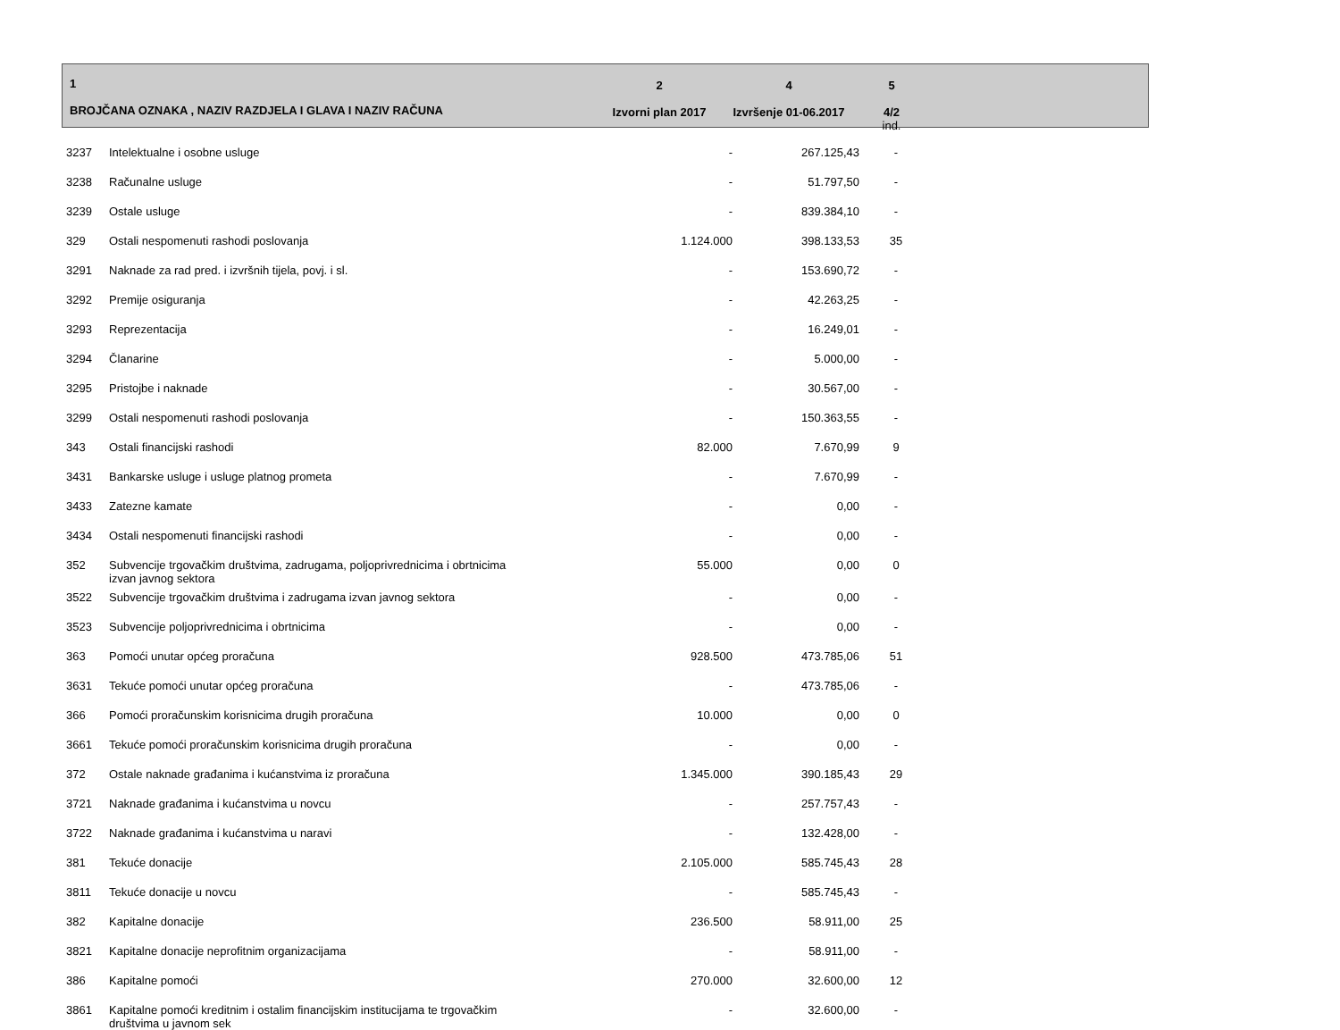| 1 BROJČANA OZNAKA , NAZIV RAZDJELA I GLAVA I NAZIV RAČUNA | 2 Izvorni plan 2017 | 4 Izvršenje 01-06.2017 | 5 4/2 ind. | |
| --- | --- | --- | --- | --- |
| 3237 | Intelektualne i osobne usluge | - | 267.125,43 | - | |
| 3238 | Računalne usluge | - | 51.797,50 | - | |
| 3239 | Ostale usluge | - | 839.384,10 | - | |
| 329 | Ostali nespomenuti rashodi poslovanja | 1.124.000 | 398.133,53 | 35 | |
| 3291 | Naknade za rad pred. i izvršnih tijela, povj. i sl. | - | 153.690,72 | - | |
| 3292 | Premije osiguranja | - | 42.263,25 | - | |
| 3293 | Reprezentacija | - | 16.249,01 | - | |
| 3294 | Članarine | - | 5.000,00 | - | |
| 3295 | Pristojbe i naknade | - | 30.567,00 | - | |
| 3299 | Ostali nespomenuti rashodi poslovanja | - | 150.363,55 | - | |
| 343 | Ostali financijski rashodi | 82.000 | 7.670,99 | 9 | |
| 3431 | Bankarske usluge i usluge platnog prometa | - | 7.670,99 | - | |
| 3433 | Zatezne kamate | - | 0,00 | - | |
| 3434 | Ostali nespomenuti financijski rashodi | - | 0,00 | - | |
| 352 | Subvencije trgovačkim društvima, zadrugama, poljoprivrednicima i obrtnicima izvan javnog sektora | 55.000 | 0,00 | 0 | |
| 3522 | Subvencije trgovačkim društvima i zadrugama izvan javnog sektora | - | 0,00 | - | |
| 3523 | Subvencije poljoprivrednicima i obrtnicima | - | 0,00 | - | |
| 363 | Pomoći unutar općeg proračuna | 928.500 | 473.785,06 | 51 | |
| 3631 | Tekuće pomoći unutar općeg proračuna | - | 473.785,06 | - | |
| 366 | Pomoći proračunskim korisnicima drugih proračuna | 10.000 | 0,00 | 0 | |
| 3661 | Tekuće pomoći proračunskim korisnicima drugih proračuna | - | 0,00 | - | |
| 372 | Ostale naknade građanima i kućanstvima iz proračuna | 1.345.000 | 390.185,43 | 29 | |
| 3721 | Naknade građanima i kućanstvima u novcu | - | 257.757,43 | - | |
| 3722 | Naknade građanima i kućanstvima u naravi | - | 132.428,00 | - | |
| 381 | Tekuće donacije | 2.105.000 | 585.745,43 | 28 | |
| 3811 | Tekuće donacije u novcu | - | 585.745,43 | - | |
| 382 | Kapitalne donacije | 236.500 | 58.911,00 | 25 | |
| 3821 | Kapitalne donacije neprofitnim organizacijama | - | 58.911,00 | - | |
| 386 | Kapitalne pomoći | 270.000 | 32.600,00 | 12 | |
| 3861 | Kapitalne pomoći kreditnim i ostalim financijskim institucijama te trgovačkim društvima u javnom sek | - | 32.600,00 | - | |